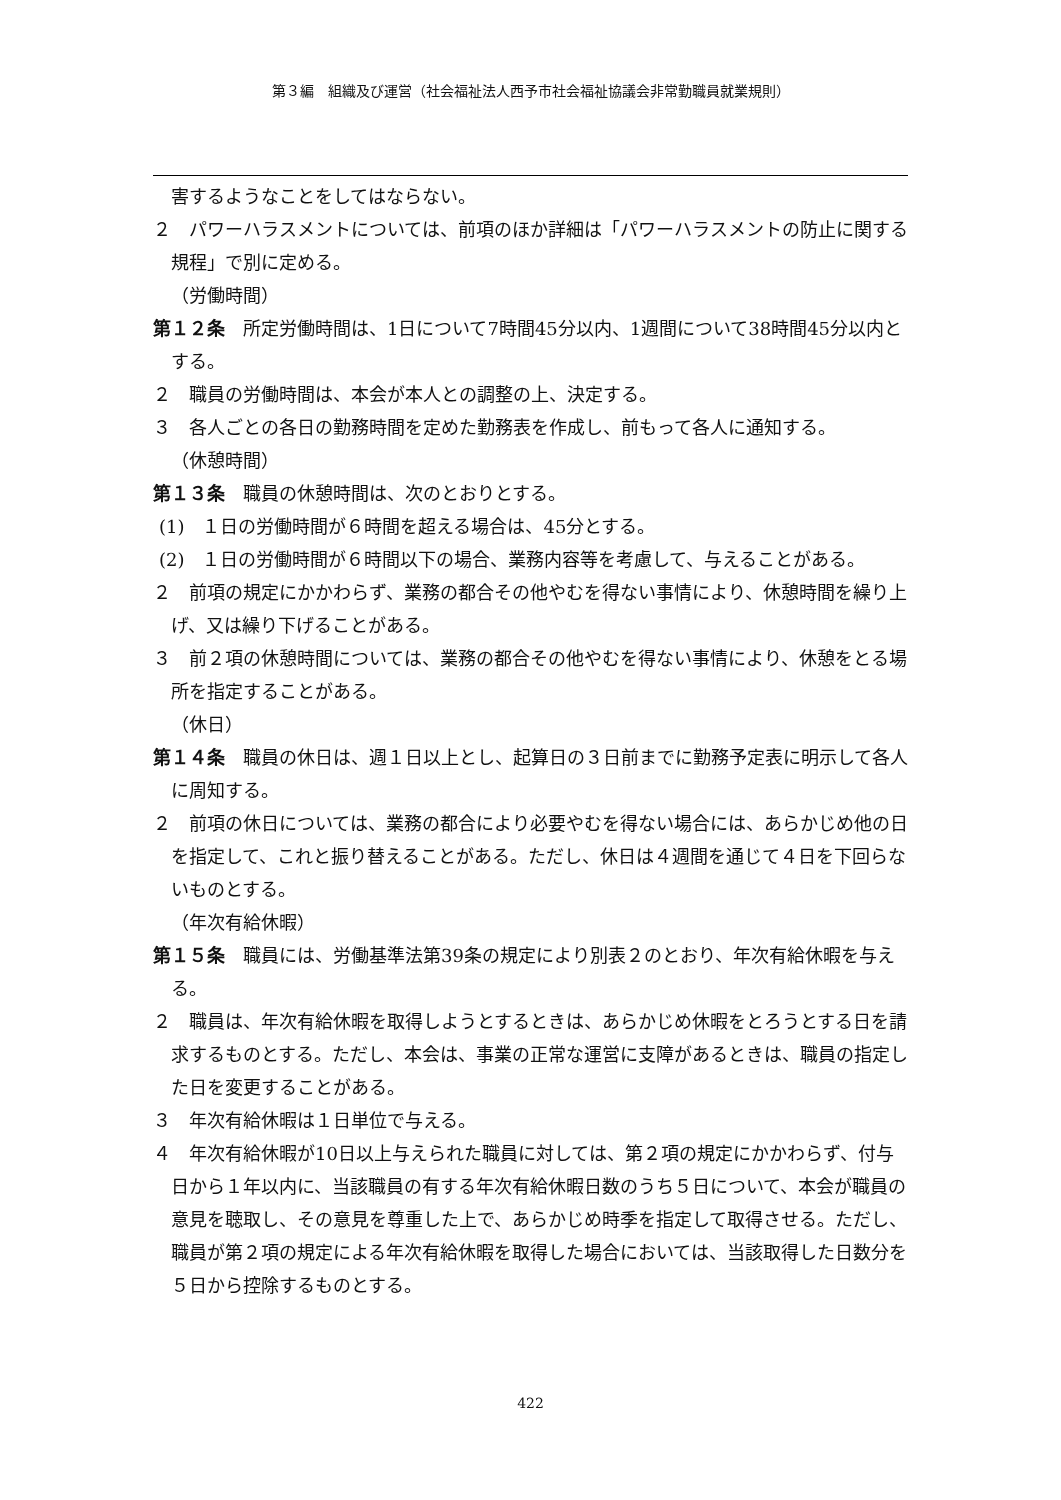第３編　組織及び運営（社会福祉法人西予市社会福祉協議会非常勤職員就業規則）
害するようなことをしてはならない。
２　パワーハラスメントについては、前項のほか詳細は「パワーハラスメントの防止に関する規程」で別に定める。
（労働時間）
第１２条　所定労働時間は、1日について7時間45分以内、1週間について38時間45分以内とする。
２　職員の労働時間は、本会が本人との調整の上、決定する。
３　各人ごとの各日の勤務時間を定めた勤務表を作成し、前もって各人に通知する。
（休憩時間）
第１３条　職員の休憩時間は、次のとおりとする。
(1)　１日の労働時間が６時間を超える場合は、45分とする。
(2)　１日の労働時間が６時間以下の場合、業務内容等を考慮して、与えることがある。
２　前項の規定にかかわらず、業務の都合その他やむを得ない事情により、休憩時間を繰り上げ、又は繰り下げることがある。
３　前２項の休憩時間については、業務の都合その他やむを得ない事情により、休憩をとる場所を指定することがある。
（休日）
第１４条　職員の休日は、週１日以上とし、起算日の３日前までに勤務予定表に明示して各人に周知する。
２　前項の休日については、業務の都合により必要やむを得ない場合には、あらかじめ他の日を指定して、これと振り替えることがある。ただし、休日は４週間を通じて４日を下回らないものとする。
（年次有給休暇）
第１５条　職員には、労働基準法第39条の規定により別表２のとおり、年次有給休暇を与える。
２　職員は、年次有給休暇を取得しようとするときは、あらかじめ休暇をとろうとする日を請求するものとする。ただし、本会は、事業の正常な運営に支障があるときは、職員の指定した日を変更することがある。
３　年次有給休暇は１日単位で与える。
４　年次有給休暇が10日以上与えられた職員に対しては、第２項の規定にかかわらず、付与日から１年以内に、当該職員の有する年次有給休暇日数のうち５日について、本会が職員の意見を聴取し、その意見を尊重した上で、あらかじめ時季を指定して取得させる。ただし、職員が第２項の規定による年次有給休暇を取得した場合においては、当該取得した日数分を５日から控除するものとする。
422